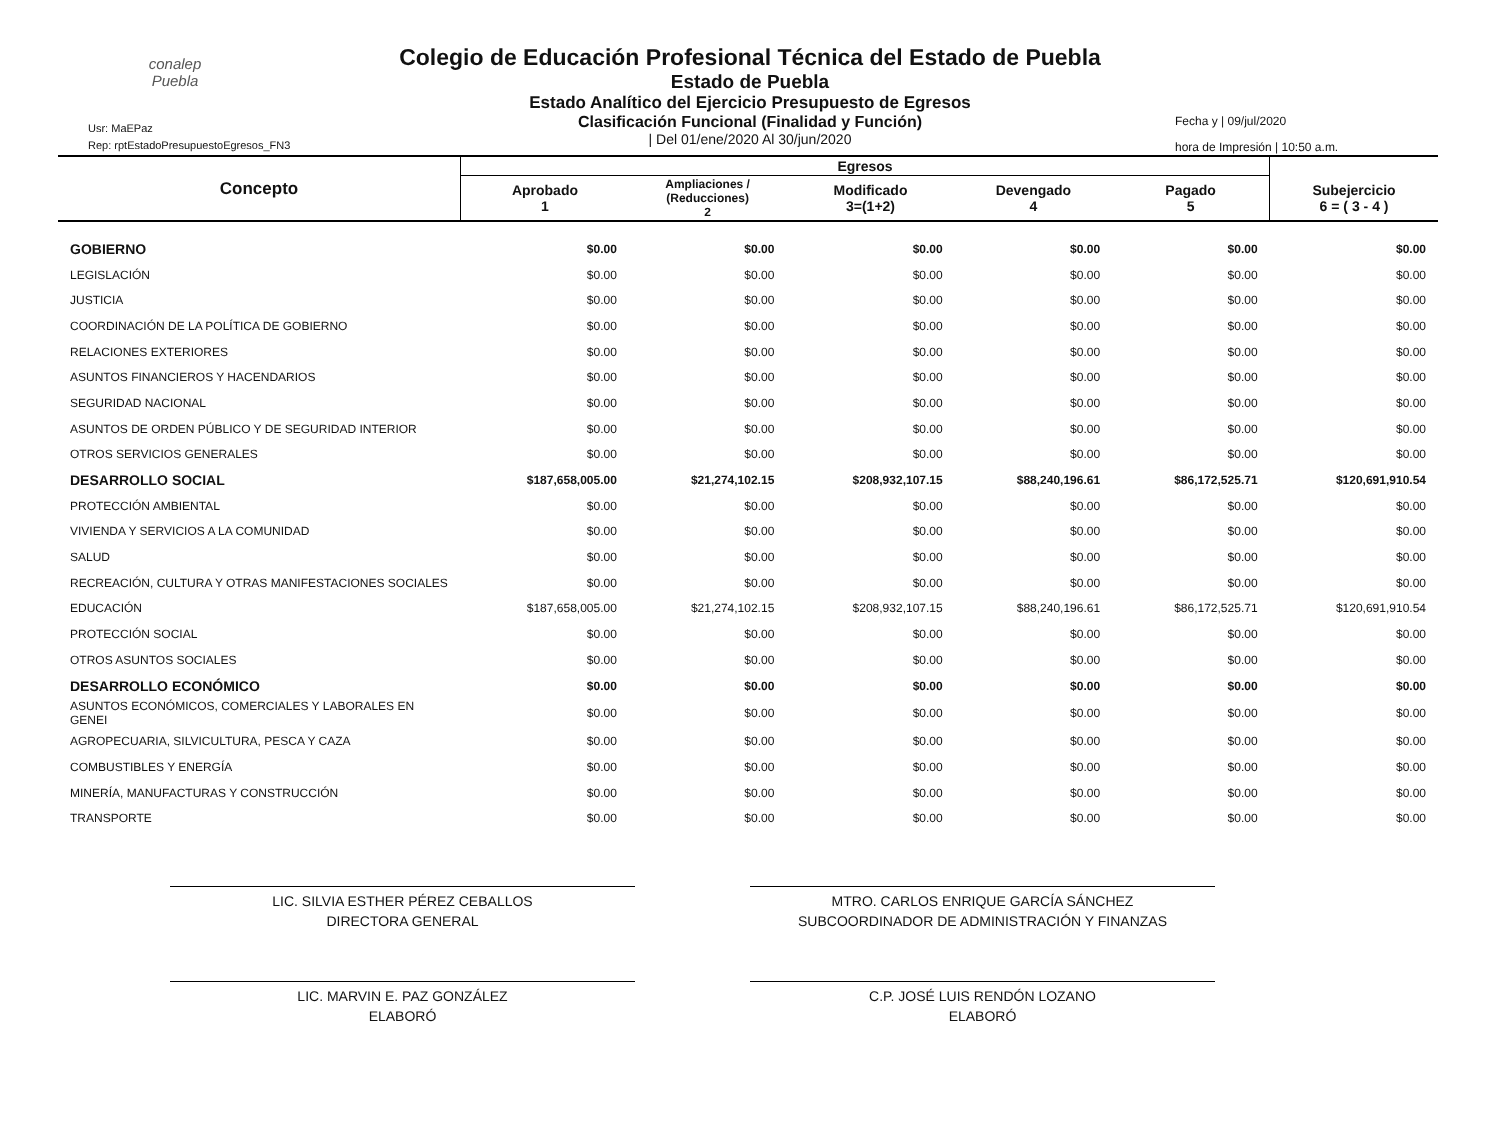conalep
Puebla
Usr: MaEPaz
Rep: rptEstadoPresupuestoEgresos_FN3
Fecha y | 09/jul/2020
hora de Impresión | 10:50 a.m.
Colegio de Educación Profesional Técnica del Estado de Puebla
Estado de Puebla
Estado Analítico del Ejercicio Presupuesto de Egresos
Clasificación Funcional (Finalidad y Función)
| Del 01/ene/2020 Al 30/jun/2020
| Concepto | Egresos | | | | | |
| --- | --- | --- | --- | --- | --- | --- |
| | Aprobado 1 | Ampliaciones / (Reducciones) 2 | Modificado 3=(1+2) | Devengado 4 | Pagado 5 | Subejercicio 6 = ( 3 - 4 ) |
| GOBIERNO | $0.00 | $0.00 | $0.00 | $0.00 | $0.00 | $0.00 |
| LEGISLACIÓN | $0.00 | $0.00 | $0.00 | $0.00 | $0.00 | $0.00 |
| JUSTICIA | $0.00 | $0.00 | $0.00 | $0.00 | $0.00 | $0.00 |
| COORDINACIÓN DE LA POLÍTICA DE GOBIERNO | $0.00 | $0.00 | $0.00 | $0.00 | $0.00 | $0.00 |
| RELACIONES EXTERIORES | $0.00 | $0.00 | $0.00 | $0.00 | $0.00 | $0.00 |
| ASUNTOS FINANCIEROS Y HACENDARIOS | $0.00 | $0.00 | $0.00 | $0.00 | $0.00 | $0.00 |
| SEGURIDAD NACIONAL | $0.00 | $0.00 | $0.00 | $0.00 | $0.00 | $0.00 |
| ASUNTOS DE ORDEN PÚBLICO Y DE SEGURIDAD INTERIOR | $0.00 | $0.00 | $0.00 | $0.00 | $0.00 | $0.00 |
| OTROS SERVICIOS GENERALES | $0.00 | $0.00 | $0.00 | $0.00 | $0.00 | $0.00 |
| DESARROLLO SOCIAL | $187,658,005.00 | $21,274,102.15 | $208,932,107.15 | $88,240,196.61 | $86,172,525.71 | $120,691,910.54 |
| PROTECCIÓN AMBIENTAL | $0.00 | $0.00 | $0.00 | $0.00 | $0.00 | $0.00 |
| VIVIENDA Y SERVICIOS A LA COMUNIDAD | $0.00 | $0.00 | $0.00 | $0.00 | $0.00 | $0.00 |
| SALUD | $0.00 | $0.00 | $0.00 | $0.00 | $0.00 | $0.00 |
| RECREACIÓN, CULTURA Y OTRAS MANIFESTACIONES SOCIALES | $0.00 | $0.00 | $0.00 | $0.00 | $0.00 | $0.00 |
| EDUCACIÓN | $187,658,005.00 | $21,274,102.15 | $208,932,107.15 | $88,240,196.61 | $86,172,525.71 | $120,691,910.54 |
| PROTECCIÓN SOCIAL | $0.00 | $0.00 | $0.00 | $0.00 | $0.00 | $0.00 |
| OTROS ASUNTOS SOCIALES | $0.00 | $0.00 | $0.00 | $0.00 | $0.00 | $0.00 |
| DESARROLLO ECONÓMICO | $0.00 | $0.00 | $0.00 | $0.00 | $0.00 | $0.00 |
| ASUNTOS ECONÓMICOS, COMERCIALES Y LABORALES EN GENEI | $0.00 | $0.00 | $0.00 | $0.00 | $0.00 | $0.00 |
| AGROPECUARIA, SILVICULTURA, PESCA Y CAZA | $0.00 | $0.00 | $0.00 | $0.00 | $0.00 | $0.00 |
| COMBUSTIBLES Y ENERGÍA | $0.00 | $0.00 | $0.00 | $0.00 | $0.00 | $0.00 |
| MINERÍA, MANUFACTURAS Y CONSTRUCCIÓN | $0.00 | $0.00 | $0.00 | $0.00 | $0.00 | $0.00 |
| TRANSPORTE | $0.00 | $0.00 | $0.00 | $0.00 | $0.00 | $0.00 |
LIC. SILVIA ESTHER PÉREZ CEBALLOS
DIRECTORA GENERAL
MTRO. CARLOS ENRIQUE GARCÍA SÁNCHEZ
SUBCOORDINADOR DE ADMINISTRACIÓN Y FINANZAS
LIC. MARVIN E. PAZ GONZÁLEZ
ELABORÓ
C.P. JOSÉ LUIS RENDÓN LOZANO
ELABORÓ